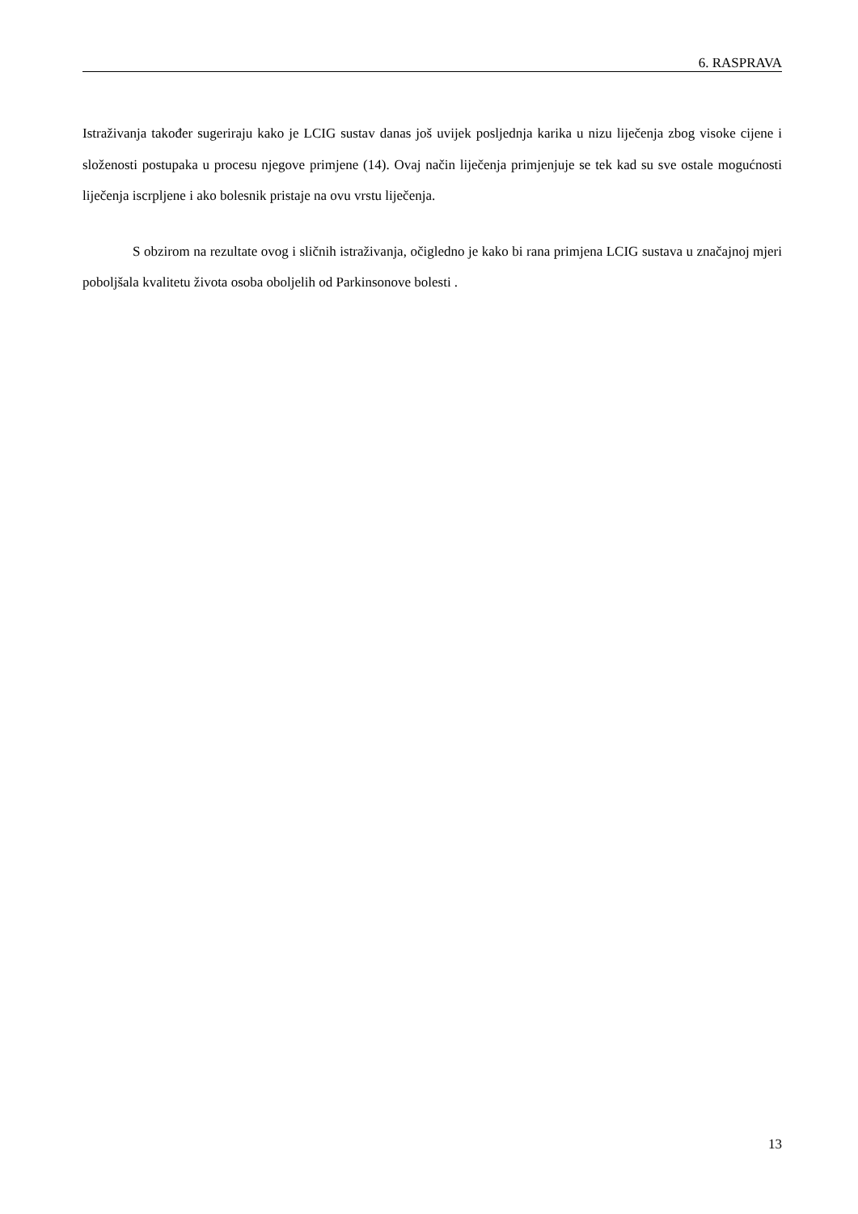6. RASPRAVA
Istraživanja također sugeriraju kako je LCIG sustav danas još uvijek posljednja karika u nizu liječenja zbog visoke cijene i složenosti postupaka u procesu njegove primjene (14). Ovaj način liječenja primjenjuje se tek kad su sve ostale mogućnosti liječenja iscrpljene i ako bolesnik pristaje na ovu vrstu liječenja.
S obzirom na rezultate ovog i sličnih istraživanja, očigledno je kako bi rana primjena LCIG sustava u značajnoj mjeri poboljšala kvalitetu života osoba oboljelih od Parkinsonove bolesti .
13